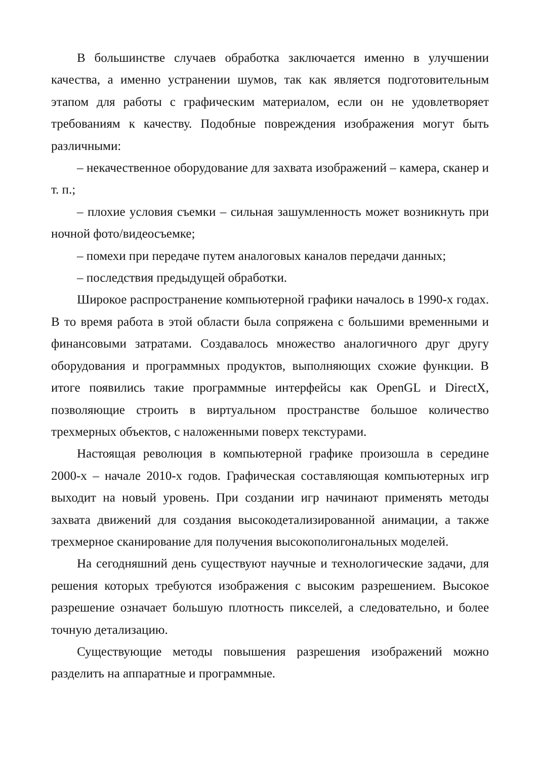В большинстве случаев обработка заключается именно в улучшении качества, а именно устранении шумов, так как является подготовительным этапом для работы с графическим материалом, если он не удовлетворяет требованиям к качеству. Подобные повреждения изображения могут быть различными:
– некачественное оборудование для захвата изображений – камера, сканер и т. п.;
– плохие условия съемки – сильная зашумленность может возникнуть при ночной фото/видеосъемке;
– помехи при передаче путем аналоговых каналов передачи данных;
– последствия предыдущей обработки.
Широкое распространение компьютерной графики началось в 1990-х годах. В то время работа в этой области была сопряжена с большими временными и финансовыми затратами. Создавалось множество аналогичного друг другу оборудования и программных продуктов, выполняющих схожие функции. В итоге появились такие программные интерфейсы как OpenGL и DirectX, позволяющие строить в виртуальном пространстве большое количество трехмерных объектов, с наложенными поверх текстурами.
Настоящая революция в компьютерной графике произошла в середине 2000-х – начале 2010-х годов. Графическая составляющая компьютерных игр выходит на новый уровень. При создании игр начинают применять методы захвата движений для создания высокодетализированной анимации, а также трехмерное сканирование для получения высокополигональных моделей.
На сегодняшний день существуют научные и технологические задачи, для решения которых требуются изображения с высоким разрешением. Высокое разрешение означает большую плотность пикселей, а следовательно, и более точную детализацию.
Существующие методы повышения разрешения изображений можно разделить на аппаратные и программные.